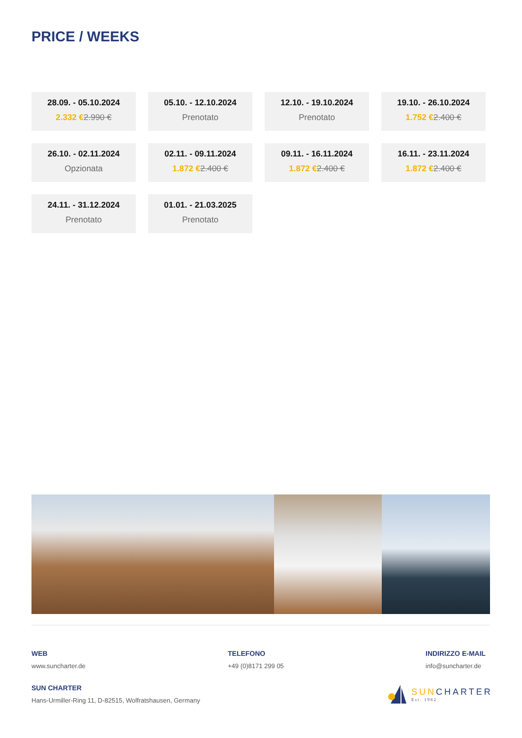PRICE / WEEKS
28.09. - 05.10.2024
2.332 €2.990 €
05.10. - 12.10.2024
Prenotato
12.10. - 19.10.2024
Prenotato
19.10. - 26.10.2024
1.752 €2.400 €
26.10. - 02.11.2024
Opzionata
02.11. - 09.11.2024
1.872 €2.400 €
09.11. - 16.11.2024
1.872 €2.400 €
16.11. - 23.11.2024
1.872 €2.400 €
24.11. - 31.12.2024
Prenotato
01.01. - 21.03.2025
Prenotato
WEB
www.suncharter.de
TELEFONO
+49 (0)8171 299 05
INDIRIZZO E-MAIL
info@suncharter.de
SUN CHARTER
Hans-Urmiller-Ring 11, D-82515, Wolfratshausen, Germany
SUNCHARTER
Est. 1982